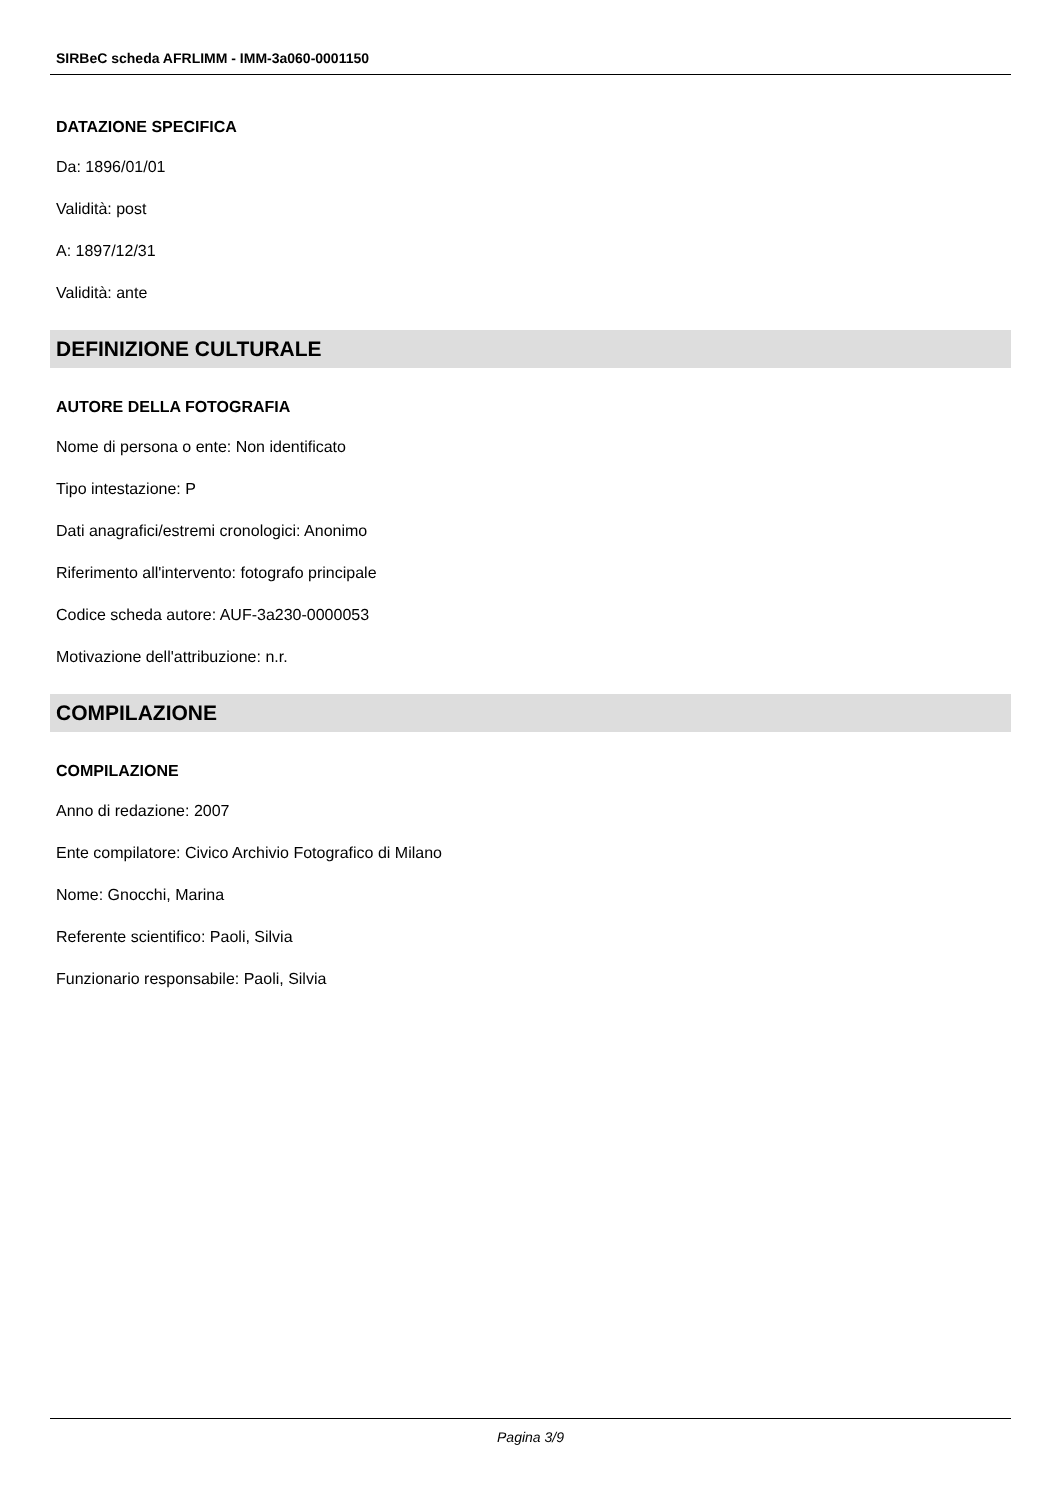SIRBeC scheda AFRLIMM - IMM-3a060-0001150
DATAZIONE SPECIFICA
Da: 1896/01/01
Validità: post
A: 1897/12/31
Validità: ante
DEFINIZIONE CULTURALE
AUTORE DELLA FOTOGRAFIA
Nome di persona o ente: Non identificato
Tipo intestazione: P
Dati anagrafici/estremi cronologici: Anonimo
Riferimento all'intervento: fotografo principale
Codice scheda autore: AUF-3a230-0000053
Motivazione dell'attribuzione: n.r.
COMPILAZIONE
COMPILAZIONE
Anno di redazione: 2007
Ente compilatore: Civico Archivio Fotografico di Milano
Nome: Gnocchi, Marina
Referente scientifico: Paoli, Silvia
Funzionario responsabile: Paoli, Silvia
Pagina 3/9